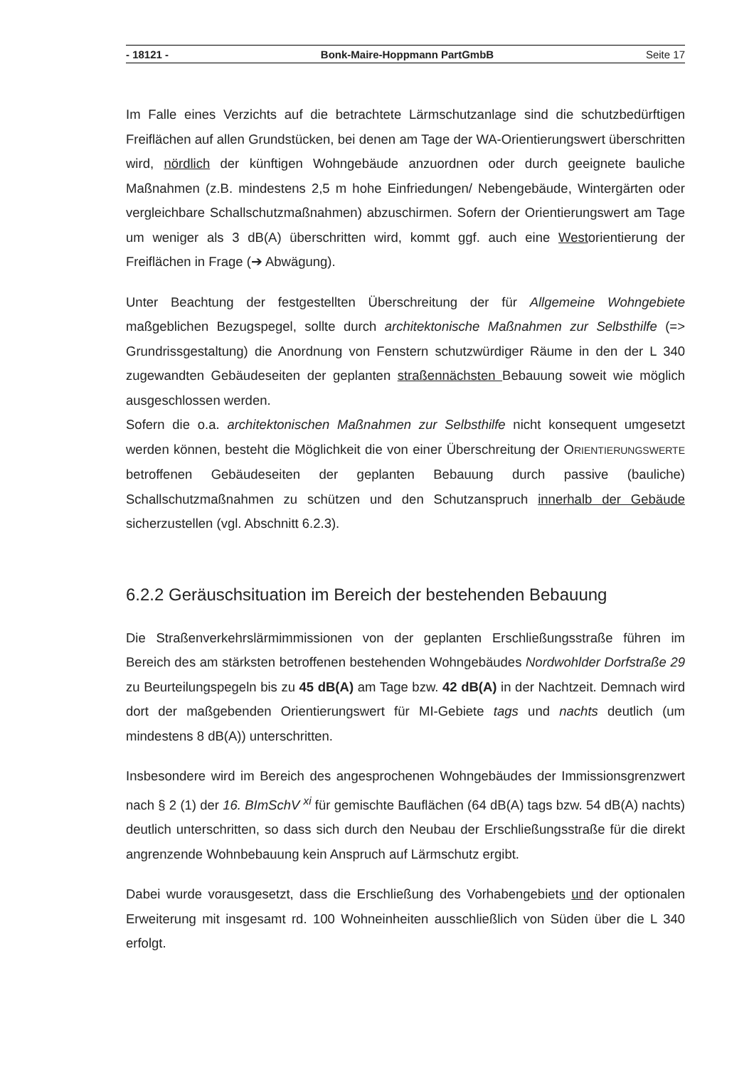- 18121 - Bonk-Maire-Hoppmann PartGmbB Seite 17
Im Falle eines Verzichts auf die betrachtete Lärmschutzanlage sind die schutzbedürftigen Freiflächen auf allen Grundstücken, bei denen am Tage der WA-Orientierungswert überschritten wird, nördlich der künftigen Wohngebäude anzuordnen oder durch geeignete bauliche Maßnahmen (z.B. mindestens 2,5 m hohe Einfriedungen/ Nebengebäude, Wintergärten oder vergleichbare Schallschutzmaßnahmen) abzuschirmen. Sofern der Orientierungswert am Tage um weniger als 3 dB(A) überschritten wird, kommt ggf. auch eine Westorientierung der Freiflächen in Frage (➔ Abwägung).
Unter Beachtung der festgestellten Überschreitung der für Allgemeine Wohngebiete maßgeblichen Bezugspegel, sollte durch architektonische Maßnahmen zur Selbsthilfe (=> Grundrissgestaltung) die Anordnung von Fenstern schutzwürdiger Räume in den der L 340 zugewandten Gebäudeseiten der geplanten straßennächsten Bebauung soweit wie möglich ausgeschlossen werden.
Sofern die o.a. architektonischen Maßnahmen zur Selbsthilfe nicht konsequent umgesetzt werden können, besteht die Möglichkeit die von einer Überschreitung der ORIENTIERUNGSWERTE betroffenen Gebäudeseiten der geplanten Bebauung durch passive (bauliche) Schallschutzmaßnahmen zu schützen und den Schutzanspruch innerhalb der Gebäude sicherzustellen (vgl. Abschnitt 6.2.3).
6.2.2 Geräuschsituation im Bereich der bestehenden Bebauung
Die Straßenverkehrslärmimmissionen von der geplanten Erschließungsstraße führen im Bereich des am stärksten betroffenen bestehenden Wohngebäudes Nordwohlder Dorfstraße 29 zu Beurteilungspegeln bis zu 45 dB(A) am Tage bzw. 42 dB(A) in der Nachtzeit. Demnach wird dort der maßgebenden Orientierungswert für MI-Gebiete tags und nachts deutlich (um mindestens 8 dB(A)) unterschritten.
Insbesondere wird im Bereich des angesprochenen Wohngebäudes der Immissionsgrenzwert nach § 2 (1) der 16. BImSchV <sup>xi</sup> für gemischte Bauflächen (64 dB(A) tags bzw. 54 dB(A) nachts) deutlich unterschritten, so dass sich durch den Neubau der Erschließungsstraße für die direkt angrenzende Wohnbebauung kein Anspruch auf Lärmschutz ergibt.
Dabei wurde vorausgesetzt, dass die Erschließung des Vorhabengebiets und der optionalen Erweiterung mit insgesamt rd. 100 Wohneinheiten ausschließlich von Süden über die L 340 erfolgt.